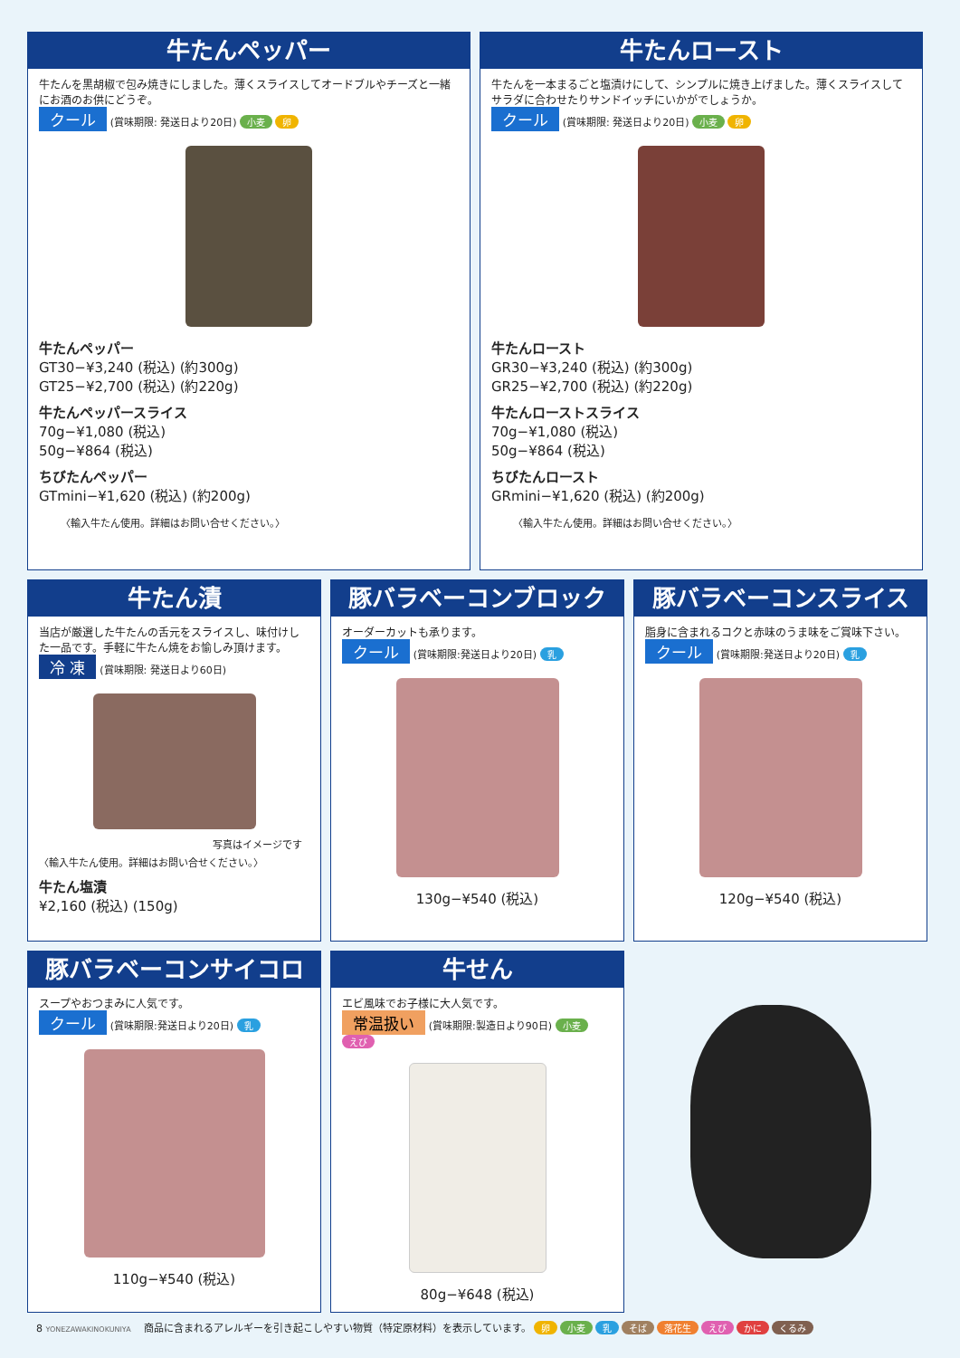牛たんペッパー
牛たんを黒胡椒で包み焼きにしました。薄くスライスしてオードブルやチーズと一緒にお酒のお供にどうぞ。
クール (賞味期限: 発送日より20日) 小麦 卵
牛たんペッパー
GT30−¥3,240 (税込) (約300g)
GT25−¥2,700 (税込) (約220g)
牛たんペッパースライス
70g−¥1,080 (税込)
50g−¥864 (税込)
ちびたんペッパー
GTmini−¥1,620 (税込) (約200g)
〈輸入牛たん使用。詳細はお問い合せください。〉
牛たんロースト
牛たんを一本まるごと塩漬けにして、シンプルに焼き上げました。薄くスライスしてサラダに合わせたりサンドイッチにいかがでしょうか。
クール (賞味期限: 発送日より20日) 小麦 卵
牛たんロースト
GR30−¥3,240 (税込) (約300g)
GR25−¥2,700 (税込) (約220g)
牛たんローストスライス
70g−¥1,080 (税込)
50g−¥864 (税込)
ちびたんロースト
GRmini−¥1,620 (税込) (約200g)
〈輸入牛たん使用。詳細はお問い合せください。〉
牛たん漬
当店が厳選した牛たんの舌元をスライスし、味付けした一品です。手軽に牛たん焼をお愉しみ頂けます。
冷 凍 (賞味期限: 発送日より60日)
写真はイメージです
〈輸入牛たん使用。詳細はお問い合せください。〉
牛たん塩漬
¥2,160 (税込) (150g)
豚バラベーコンブロック
オーダーカットも承ります。
クール (賞味期限:発送日より20日) 乳
130g−¥540 (税込)
豚バラベーコンスライス
脂身に含まれるコクと赤味のうま味をご賞味下さい。
クール (賞味期限:発送日より20日) 乳
120g−¥540 (税込)
豚バラベーコンサイコロ
スープやおつまみに人気です。
クール (賞味期限:発送日より20日) 乳
110g−¥540 (税込)
牛せん
エビ風味でお子様に大人気です。
常温扱い (賞味期限:製造日より90日) 小麦 えび
80g−¥648 (税込)
8 YONEZAWAKINOKUNIYA 商品に含まれるアレルギーを引き起こしやすい物質（特定原材料）を表示しています。 卵 小麦 乳 そば 落花生 えび かに くるみ